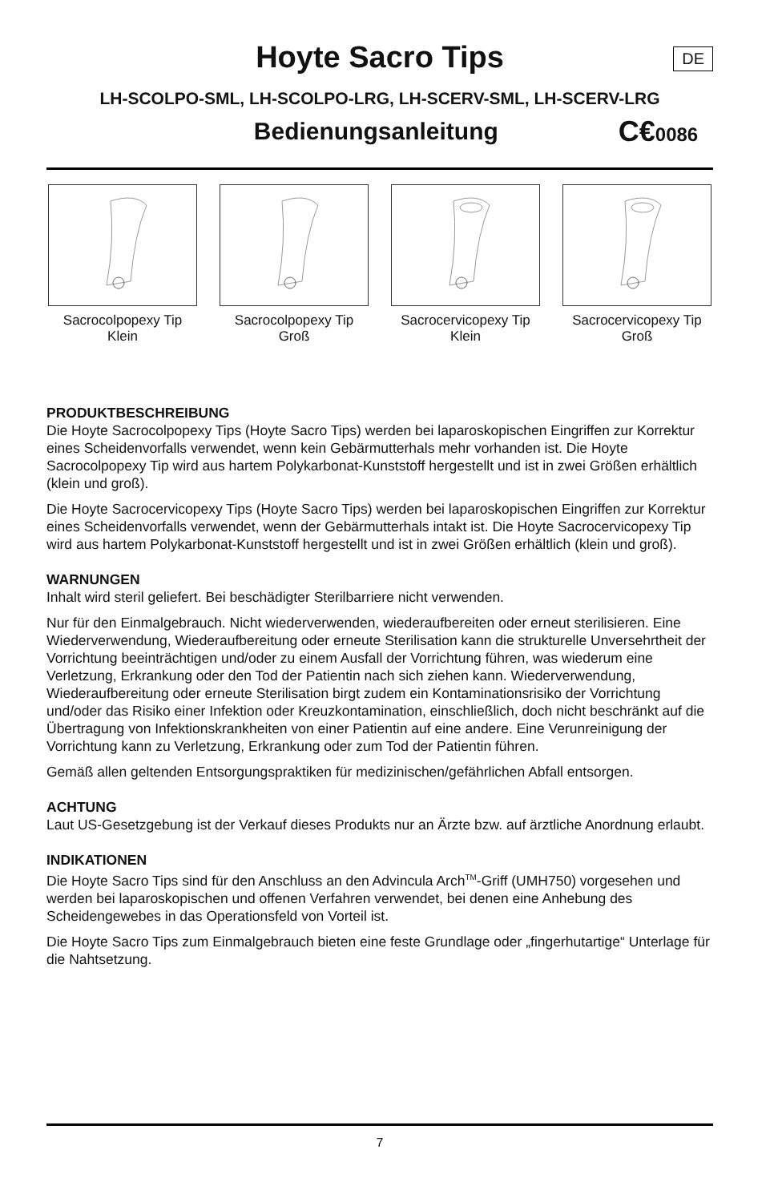Hoyte Sacro Tips
DE
LH-SCOLPO-SML, LH-SCOLPO-LRG, LH-SCERV-SML, LH-SCERV-LRG
Bedienungsanleitung
C€0086
Sacrocolpopexy Tip
Klein
Sacrocolpopexy Tip
Groß
Sacrocervicopexy Tip
Klein
Sacrocervicopexy Tip
Groß
PRODUKTBESCHREIBUNG
Die Hoyte Sacrocolpopexy Tips (Hoyte Sacro Tips) werden bei laparoskopischen Eingriffen zur Korrektur eines Scheidenvorfalls verwendet, wenn kein Gebärmutterhals mehr vorhanden ist. Die Hoyte Sacrocolpopexy Tip wird aus hartem Polykarbonat-Kunststoff hergestellt und ist in zwei Größen erhältlich (klein und groß).
Die Hoyte Sacrocervicopexy Tips (Hoyte Sacro Tips) werden bei laparoskopischen Eingriffen zur Korrektur eines Scheidenvorfalls verwendet, wenn der Gebärmutterhals intakt ist. Die Hoyte Sacrocervicopexy Tip wird aus hartem Polykarbonat-Kunststoff hergestellt und ist in zwei Größen erhältlich (klein und groß).
WARNUNGEN
Inhalt wird steril geliefert. Bei beschädigter Sterilbarriere nicht verwenden.
Nur für den Einmalgebrauch. Nicht wiederverwenden, wiederaufbereiten oder erneut sterilisieren. Eine Wiederverwendung, Wiederaufbereitung oder erneute Sterilisation kann die strukturelle Unversehrtheit der Vorrichtung beeinträchtigen und/oder zu einem Ausfall der Vorrichtung führen, was wiederum eine Verletzung, Erkrankung oder den Tod der Patientin nach sich ziehen kann. Wiederverwendung, Wiederaufbereitung oder erneute Sterilisation birgt zudem ein Kontaminationsrisiko der Vorrichtung und/oder das Risiko einer Infektion oder Kreuzkontamination, einschließlich, doch nicht beschränkt auf die Übertragung von Infektionskrankheiten von einer Patientin auf eine andere. Eine Verunreinigung der Vorrichtung kann zu Verletzung, Erkrankung oder zum Tod der Patientin führen.
Gemäß allen geltenden Entsorgungspraktiken für medizinischen/gefährlichen Abfall entsorgen.
ACHTUNG
Laut US-Gesetzgebung ist der Verkauf dieses Produkts nur an Ärzte bzw. auf ärztliche Anordnung erlaubt.
INDIKATIONEN
Die Hoyte Sacro Tips sind für den Anschluss an den Advincula Arch<sup>TM</sup>-Griff (UMH750) vorgesehen und werden bei laparoskopischen und offenen Verfahren verwendet, bei denen eine Anhebung des Scheidengewebes in das Operationsfeld von Vorteil ist.
Die Hoyte Sacro Tips zum Einmalgebrauch bieten eine feste Grundlage oder „fingerhutartige“ Unterlage für die Nahtsetzung.
7